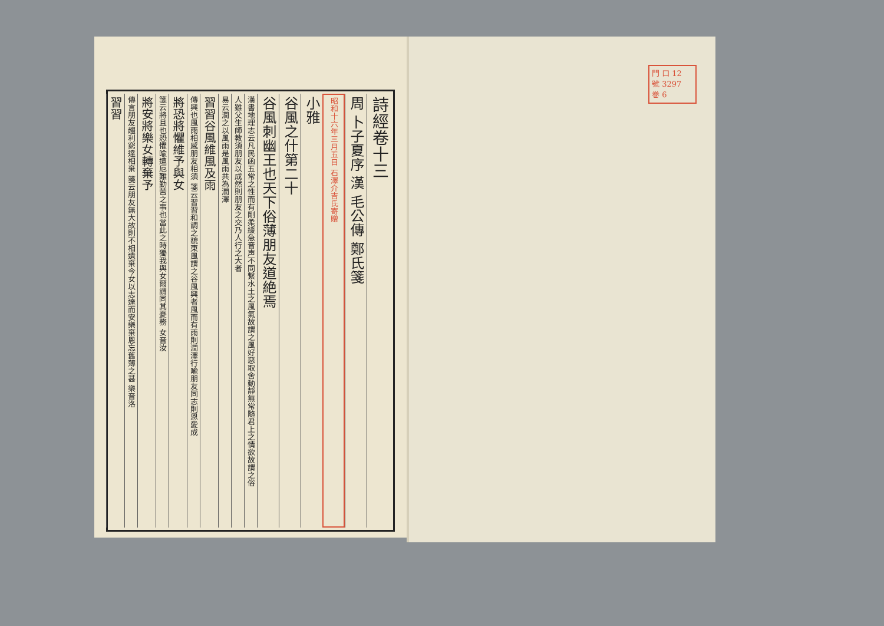詩經卷十三
周 卜子夏序 漢 毛公傳 鄭氏箋
昭和十六年三月五日 石澤介吉氏寄贈
小雅
谷風之什第二十
谷風刺幽王也天下俗薄朋友道絶焉
漢書地理志云凡民函五常之性而有剛柔緩急音声不同繋水土之風氣故謂之風好惡取舍動靜無常隨君上之情欲故謂之俗
人雖父生師教須朋友以成然則朋友之交乃人行之大者
易云潤之以風雨是風雨共為潤澤
習習谷風維風及雨
傳興也風雨相感朋友相須 箋云習習和調之貌東風謂之谷風興者風而有雨則潤澤行喩朋友同志則恩愛成
將恐將懼維予與女
箋云將且也恐懼喩遭厄難勤苦之事也當此之時獨我與女爾謂同其憂務 女音汝
將安將樂女轉棄予
傳言朋友趨利窮達相棄 箋云朋友無大故則不相遺棄今女以志達而安樂棄恩忘舊薄之甚 樂音洛
習習
門 口 12
號 3297
巻 6